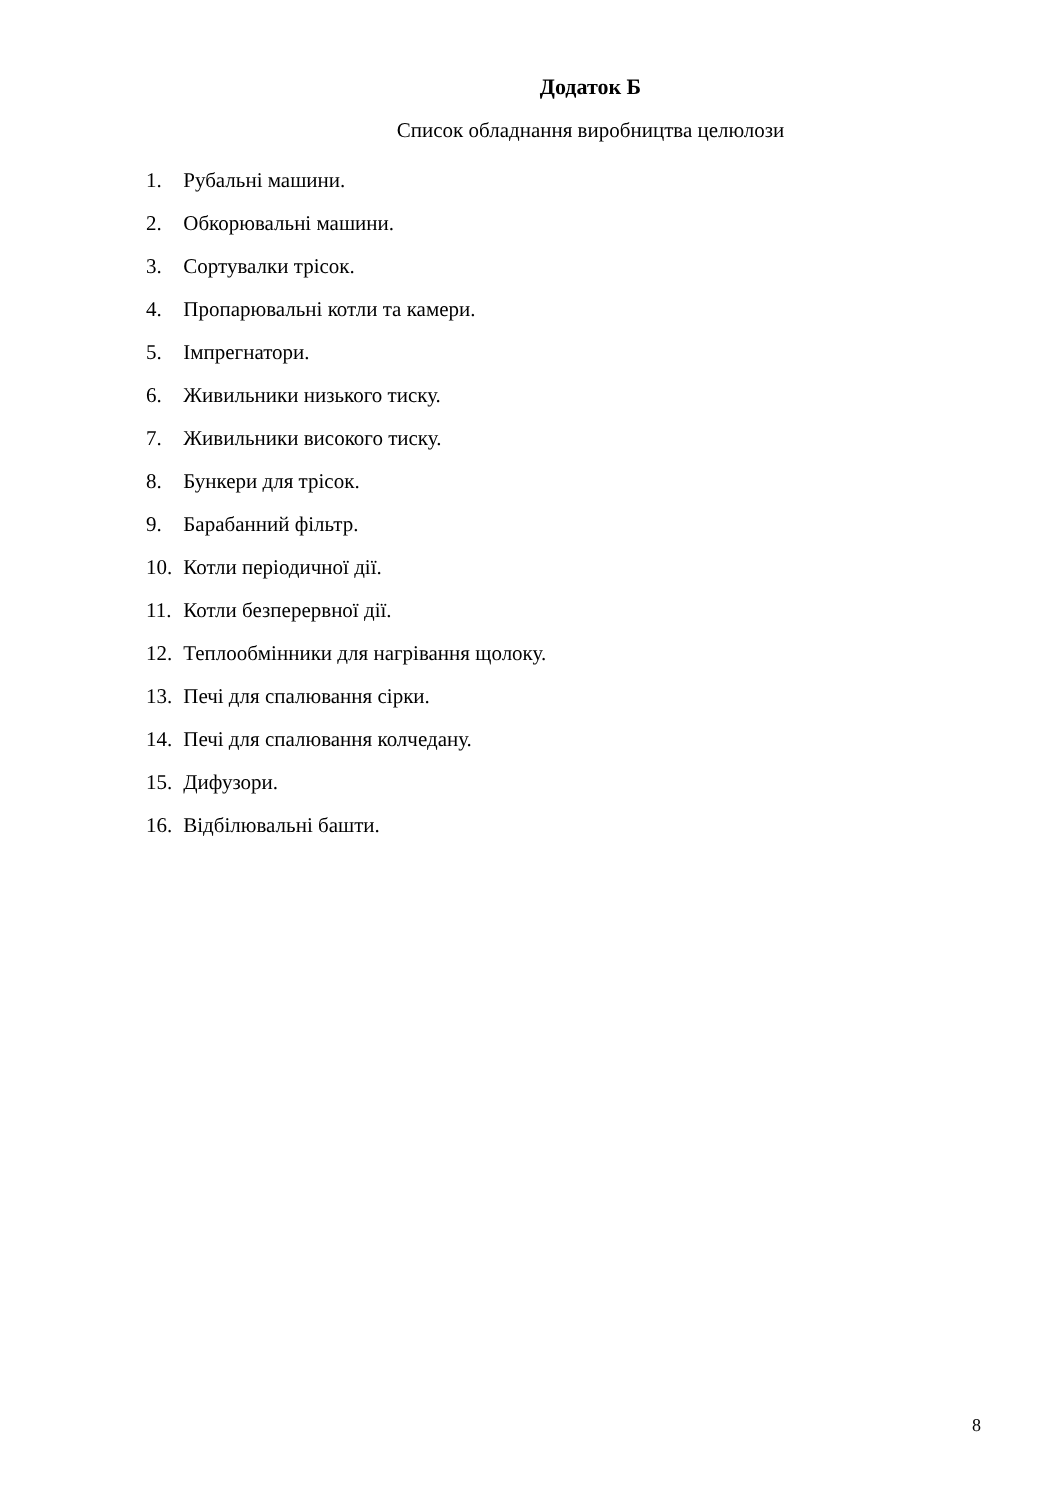Додаток Б
Список обладнання виробництва целюлози
1. Рубальні машини.
2. Обкорювальні машини.
3. Сортувалки трісок.
4. Пропарювальні котли та камери.
5. Імпрегнатори.
6. Живильники низького тиску.
7. Живильники високого тиску.
8. Бункери для трісок.
9. Барабанний фільтр.
10. Котли періодичної дії.
11. Котли безперервної дії.
12. Теплообмінники для нагрівання щолоку.
13. Печі для спалювання сірки.
14. Печі для спалювання колчедану.
15. Дифузори.
16. Відбілювальні башти.
8